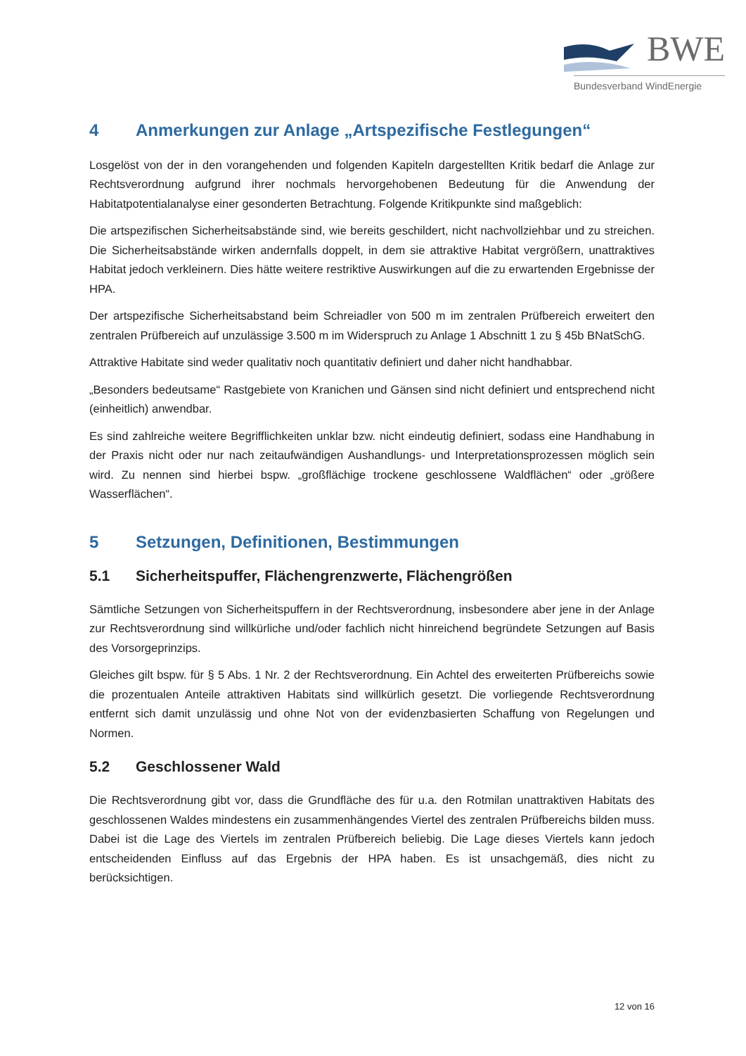BWE
Bundesverband WindEnergie
4 Anmerkungen zur Anlage „Artspezifische Festlegungen“
Losgelöst von der in den vorangehenden und folgenden Kapiteln dargestellten Kritik bedarf die Anlage zur Rechtsverordnung aufgrund ihrer nochmals hervorgehobenen Bedeutung für die Anwendung der Habitatpotentialanalyse einer gesonderten Betrachtung. Folgende Kritikpunkte sind maßgeblich:
Die artspezifischen Sicherheitsabstände sind, wie bereits geschildert, nicht nachvollziehbar und zu streichen. Die Sicherheitsabstände wirken andernfalls doppelt, in dem sie attraktive Habitat vergrößern, unattraktives Habitat jedoch verkleinern. Dies hätte weitere restriktive Auswirkungen auf die zu erwartenden Ergebnisse der HPA.
Der artspezifische Sicherheitsabstand beim Schreiadler von 500 m im zentralen Prüfbereich erweitert den zentralen Prüfbereich auf unzulässige 3.500 m im Widerspruch zu Anlage 1 Abschnitt 1 zu § 45b BNatSchG.
Attraktive Habitate sind weder qualitativ noch quantitativ definiert und daher nicht handhabbar.
„Besonders bedeutsame“ Rastgebiete von Kranichen und Gänsen sind nicht definiert und entsprechend nicht (einheitlich) anwendbar.
Es sind zahlreiche weitere Begrifflichkeiten unklar bzw. nicht eindeutig definiert, sodass eine Handhabung in der Praxis nicht oder nur nach zeitaufwändigen Aushandlungs- und Interpretationsprozessen möglich sein wird. Zu nennen sind hierbei bspw. „großflächige trockene geschlossene Waldflächen“ oder „größere Wasserflächen“.
5 Setzungen, Definitionen, Bestimmungen
5.1 Sicherheitspuffer, Flächengrenzwerte, Flächengrößen
Sämtliche Setzungen von Sicherheitspuffern in der Rechtsverordnung, insbesondere aber jene in der Anlage zur Rechtsverordnung sind willkürliche und/oder fachlich nicht hinreichend begründete Setzungen auf Basis des Vorsorgeprinzips.
Gleiches gilt bspw. für § 5 Abs. 1 Nr. 2 der Rechtsverordnung. Ein Achtel des erweiterten Prüfbereichs sowie die prozentualen Anteile attraktiven Habitats sind willkürlich gesetzt. Die vorliegende Rechtsverordnung entfernt sich damit unzulässig und ohne Not von der evidenzbasierten Schaffung von Regelungen und Normen.
5.2 Geschlossener Wald
Die Rechtsverordnung gibt vor, dass die Grundfläche des für u.a. den Rotmilan unattraktiven Habitats des geschlossenen Waldes mindestens ein zusammenhängendes Viertel des zentralen Prüfbereichs bilden muss. Dabei ist die Lage des Viertels im zentralen Prüfbereich beliebig. Die Lage dieses Viertels kann jedoch entscheidenden Einfluss auf das Ergebnis der HPA haben. Es ist unsachgemäß, dies nicht zu berücksichtigen.
12 von 16